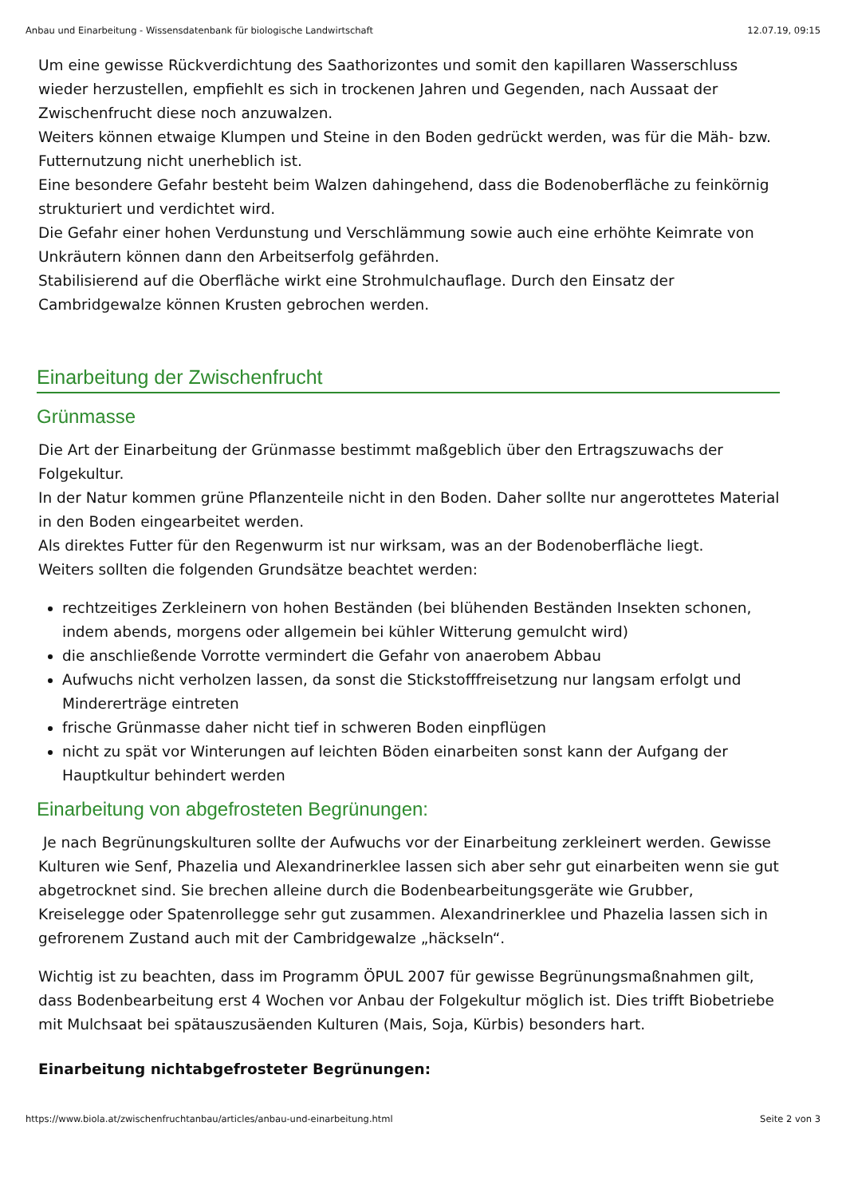Anbau und Einarbeitung - Wissensdatenbank für biologische Landwirtschaft 12.07.19, 09:15
Um eine gewisse Rückverdichtung des Saathorizontes und somit den kapillaren Wasserschluss wieder herzustellen, empfiehlt es sich in trockenen Jahren und Gegenden, nach Aussaat der Zwischenfrucht diese noch anzuwalzen.
Weiters können etwaige Klumpen und Steine in den Boden gedrückt werden, was für die Mäh- bzw. Futternutzung nicht unerheblich ist.
Eine besondere Gefahr besteht beim Walzen dahingehend, dass die Bodenoberfläche zu feinkörnig strukturiert und verdichtet wird.
Die Gefahr einer hohen Verdunstung und Verschlämmung sowie auch eine erhöhte Keimrate von Unkräutern können dann den Arbeitserfolg gefährden.
Stabilisierend auf die Oberfläche wirkt eine Strohmulchauflage. Durch den Einsatz der Cambridgewalze können Krusten gebrochen werden.
Einarbeitung der Zwischenfrucht
Grünmasse
Die Art der Einarbeitung der Grünmasse bestimmt maßgeblich über den Ertragszuwachs der Folgekultur.
In der Natur kommen grüne Pflanzenteile nicht in den Boden. Daher sollte nur angerottetes Material in den Boden eingearbeitet werden.
Als direktes Futter für den Regenwurm ist nur wirksam, was an der Bodenoberfläche liegt.
Weiters sollten die folgenden Grundsätze beachtet werden:
rechtzeitiges Zerkleinern von hohen Beständen (bei blühenden Beständen Insekten schonen, indem abends, morgens oder allgemein bei kühler Witterung gemulcht wird)
die anschließende Vorrotte vermindert die Gefahr von anaerobem Abbau
Aufwuchs nicht verholzen lassen, da sonst die Stickstofffreisetzung nur langsam erfolgt und Mindererträge eintreten
frische Grünmasse daher nicht tief in schweren Boden einpflügen
nicht zu spät vor Winterungen auf leichten Böden einarbeiten sonst kann der Aufgang der Hauptkultur behindert werden
Einarbeitung von abgefrosteten Begrünungen:
Je nach Begrünungskulturen sollte der Aufwuchs vor der Einarbeitung zerkleinert werden. Gewisse Kulturen wie Senf, Phazelia und Alexandrinerklee lassen sich aber sehr gut einarbeiten wenn sie gut abgetrocknet sind. Sie brechen alleine durch die Bodenbearbeitungsgeräte wie Grubber, Kreiselegge oder Spatenrollegge sehr gut zusammen. Alexandrinerklee und Phazelia lassen sich in gefrorenem Zustand auch mit der Cambridgewalze „häckseln“.
Wichtig ist zu beachten, dass im Programm ÖPUL 2007 für gewisse Begrünungsmaßnahmen gilt, dass Bodenbearbeitung erst 4 Wochen vor Anbau der Folgekultur möglich ist. Dies trifft Biobetriebe mit Mulchsaat bei spätauszusäenden Kulturen (Mais, Soja, Kürbis) besonders hart.
Einarbeitung nichtabgefrosteter Begrünungen:
https://www.biola.at/zwischenfruchtanbau/articles/anbau-und-einarbeitung.html Seite 2 von 3